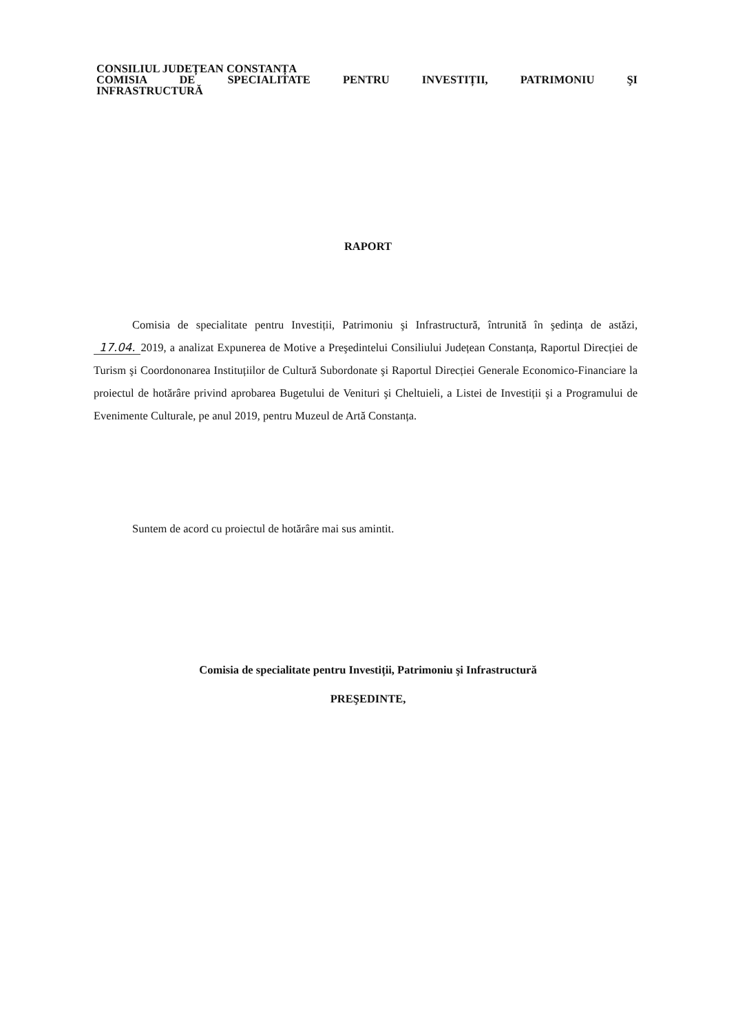CONSILIUL JUDEȚEAN CONSTANȚA
COMISIA DE SPECIALITATE PENTRU INVESTIȚII, PATRIMONIU ŞI
INFRASTRUCTURĂ
RAPORT
Comisia de specialitate pentru Investiții, Patrimoniu şi Infrastructură, întrunită în şedința de astăzi, 17.04. 2019, a analizat Expunerea de Motive a Preşedintelui Consiliului Județean Constanța, Raportul Direcției de Turism şi Coordononarea Instituțiilor de Cultură Subordonate şi Raportul Direcției Generale Economico-Financiare la proiectul de hotărâre privind aprobarea Bugetului de Venituri şi Cheltuieli, a Listei de Investiții şi a Programului de Evenimente Culturale, pe anul 2019, pentru Muzeul de Artă Constanța.
Suntem de acord cu proiectul de hotărâre mai sus amintit.
Comisia de specialitate pentru Investiții, Patrimoniu şi Infrastructură
PREŞEDINTE,